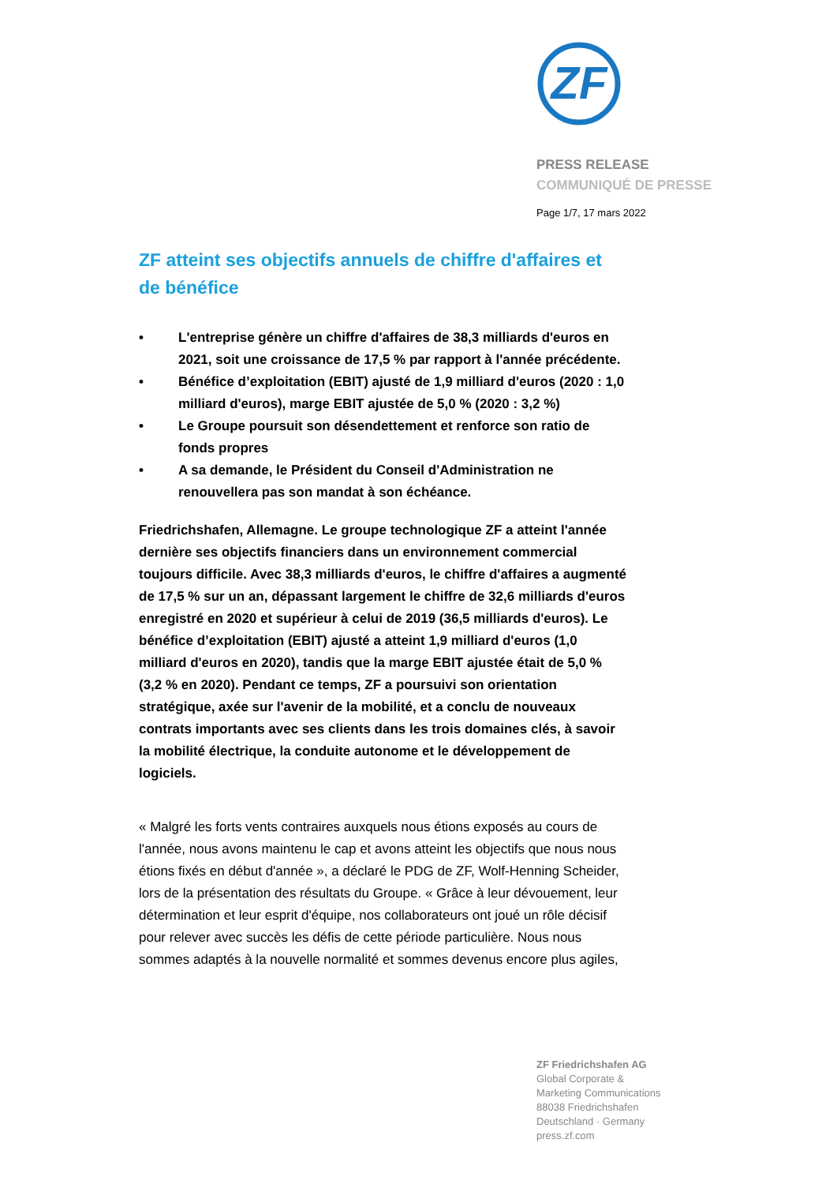ZF
PRESS RELEASE
COMMUNIQUÉ DE PRESSE
Page 1/7, 17 mars 2022
ZF atteint ses objectifs annuels de chiffre d'affaires et de bénéfice
• L'entreprise génère un chiffre d'affaires de 38,3 milliards d'euros en 2021, soit une croissance de 17,5 % par rapport à l'année précédente.
• Bénéfice d’exploitation (EBIT) ajusté de 1,9 milliard d'euros (2020 : 1,0 milliard d'euros), marge EBIT ajustée de 5,0 % (2020 : 3,2 %)
• Le Groupe poursuit son désendettement et renforce son ratio de fonds propres
• A sa demande, le Président du Conseil d'Administration ne renouvellera pas son mandat à son échéance.
Friedrichshafen, Allemagne. Le groupe technologique ZF a atteint l'année dernière ses objectifs financiers dans un environnement commercial toujours difficile. Avec 38,3 milliards d'euros, le chiffre d'affaires a augmenté de 17,5 % sur un an, dépassant largement le chiffre de 32,6 milliards d'euros enregistré en 2020 et supérieur à celui de 2019 (36,5 milliards d'euros). Le bénéfice d’exploitation (EBIT) ajusté a atteint 1,9 milliard d'euros (1,0 milliard d'euros en 2020), tandis que la marge EBIT ajustée était de 5,0 % (3,2 % en 2020). Pendant ce temps, ZF a poursuivi son orientation stratégique, axée sur l'avenir de la mobilité, et a conclu de nouveaux contrats importants avec ses clients dans les trois domaines clés, à savoir la mobilité électrique, la conduite autonome et le développement de logiciels.
« Malgré les forts vents contraires auxquels nous étions exposés au cours de l'année, nous avons maintenu le cap et avons atteint les objectifs que nous nous étions fixés en début d'année », a déclaré le PDG de ZF, Wolf-Henning Scheider, lors de la présentation des résultats du Groupe. « Grâce à leur dévouement, leur détermination et leur esprit d'équipe, nos collaborateurs ont joué un rôle décisif pour relever avec succès les défis de cette période particulière. Nous nous sommes adaptés à la nouvelle normalité et sommes devenus encore plus agiles,
ZF Friedrichshafen AG
Global Corporate &
Marketing Communications
88038 Friedrichshafen
Deutschland · Germany
press.zf.com